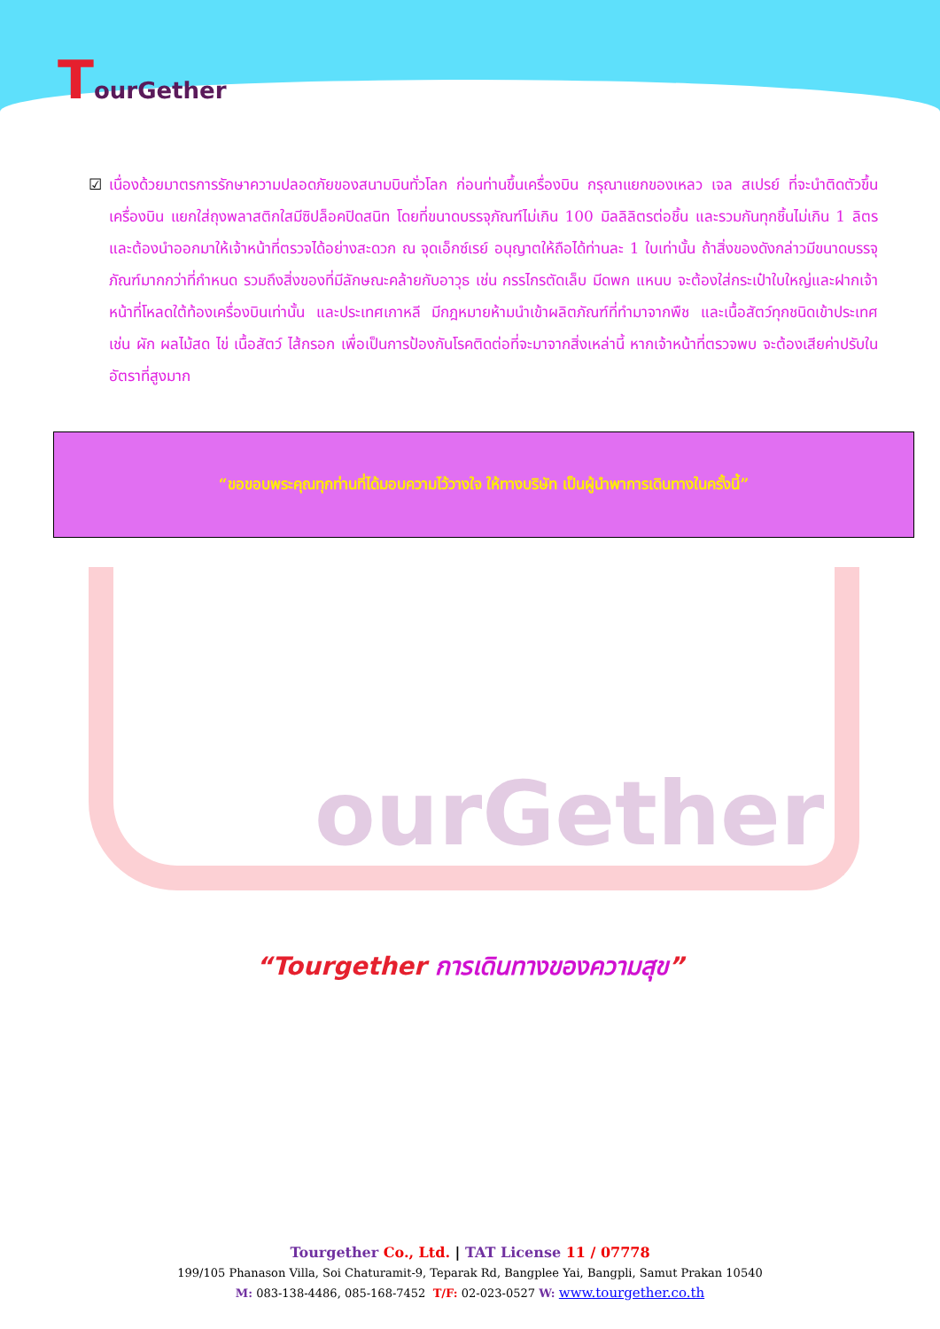TourGether
☑ เนื่องด้วยมาตรการรักษาความปลอดภัยของสนามบินทั่วโลก ก่อนท่านขึ้นเครื่องบิน กรุณาแยกของเหลว เจล สเปรย์ ที่จะนำติดตัวขึ้นเครื่องบิน แยกใส่ถุงพลาสติกใสมีซิปล็อคปิดสนิท โดยที่ขนาดบรรจุภัณฑ์ไม่เกิน 100 มิลลิลิตรต่อชิ้น และรวมกันทุกชิ้นไม่เกิน 1 ลิตร และต้องนำออกมาให้เจ้าหน้าที่ตรวจได้อย่างสะดวก ณ จุดเอ็กซ์เรย์ อนุญาตให้ถือได้ท่านละ 1 ใบเท่านั้น ถ้าสิ่งของดังกล่าวมีขนาดบรรจุภัณฑ์มากกว่าที่กำหนด รวมถึงสิ่งของที่มีลักษณะคล้ายกับอาวุธ เช่น กรรไกรตัดเล็บ มีดพก แหนบ จะต้องใส่กระเป๋าใบใหญ่และฝากเจ้าหน้าที่โหลดใต้ท้องเครื่องบินเท่านั้น และประเทศเกาหลี มีกฎหมายห้ามนำเข้าผลิตภัณฑ์ที่ทำมาจากพืช และเนื้อสัตว์ทุกชนิดเข้าประเทศ เช่น ผัก ผลไม้สด ไข่ เนื้อสัตว์ ไส้กรอก เพื่อเป็นการป้องกันโรคติดต่อที่จะมาจากสิ่งเหล่านี้ หากเจ้าหน้าที่ตรวจพบ จะต้องเสียค่าปรับในอัตราที่สูงมาก
“ขอขอบพระคุณทุกท่านที่ได้มอบความไว้วางใจ ให้ทางบริษัท เป็นผู้นำพาการเดินทางในครั้งนี้”
ourGether
“Tourgether การเดินทางของความสุข”
Tourgether Co., Ltd. | TAT License 11 / 07778
199/105 Phanason Villa, Soi Chaturamit-9, Teparak Rd, Bangplee Yai, Bangpli, Samut Prakan 10540
M: 083-138-4486, 085-168-7452 T/F: 02-023-0527 W: www.tourgether.co.th